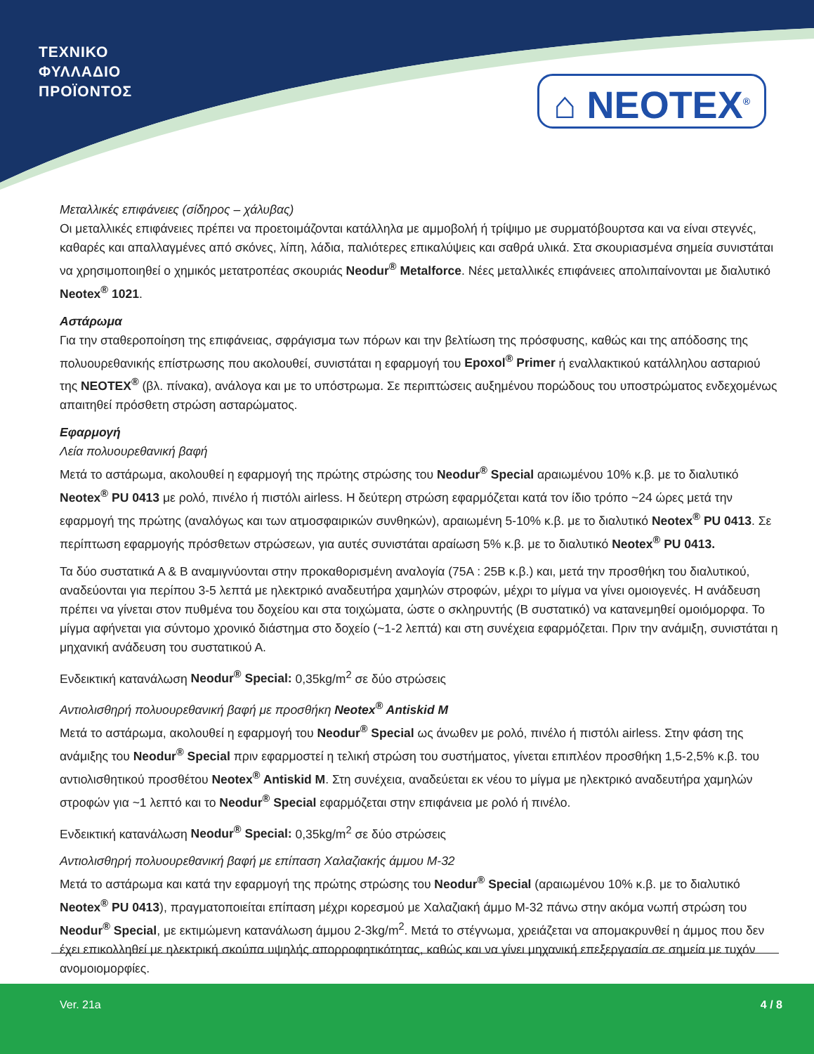ΤΕΧΝΙΚΟ
ΦΥΛΛΑΔΙΟ
ΠΡΟΪΟΝΤΟΣ
⌂ NEOTEX<sup>®</sup>
Μεταλλικές επιφάνειες (σίδηρος – χάλυβας)
Οι μεταλλικές επιφάνειες πρέπει να προετοιμάζονται κατάλληλα με αμμοβολή ή τρίψιμο με συρματόβουρτσα και να είναι στεγνές, καθαρές και απαλλαγμένες από σκόνες, λίπη, λάδια, παλιότερες επικαλύψεις και σαθρά υλικά. Στα σκουριασμένα σημεία συνιστάται να χρησιμοποιηθεί ο χημικός μετατροπέας σκουριάς Neodur<sup>®</sup> Metalforce. Νέες μεταλλικές επιφάνειες απολιπαίνονται με διαλυτικό Neotex<sup>®</sup> 1021.
Αστάρωμα
Για την σταθεροποίηση της επιφάνειας, σφράγισμα των πόρων και την βελτίωση της πρόσφυσης, καθώς και της απόδοσης της πολυουρεθανικής επίστρωσης που ακολουθεί, συνιστάται η εφαρμογή του Epoxol<sup>®</sup> Primer ή εναλλακτικού κατάλληλου ασταριού της NEOTEX<sup>®</sup> (βλ. πίνακα), ανάλογα και με το υπόστρωμα. Σε περιπτώσεις αυξημένου πορώδους του υποστρώματος ενδεχομένως απαιτηθεί πρόσθετη στρώση ασταρώματος.
Εφαρμογή
Λεία πολυουρεθανική βαφή
Μετά το αστάρωμα, ακολουθεί η εφαρμογή της πρώτης στρώσης του Neodur<sup>®</sup> Special αραιωμένου 10% κ.β. με το διαλυτικό Neotex<sup>®</sup> PU 0413 με ρολό, πινέλο ή πιστόλι airless. Η δεύτερη στρώση εφαρμόζεται κατά τον ίδιο τρόπο ~24 ώρες μετά την εφαρμογή της πρώτης (αναλόγως και των ατμοσφαιρικών συνθηκών), αραιωμένη 5-10% κ.β. με το διαλυτικό Neotex<sup>®</sup> PU 0413. Σε περίπτωση εφαρμογής πρόσθετων στρώσεων, για αυτές συνιστάται αραίωση 5% κ.β. με το διαλυτικό Neotex<sup>®</sup> PU 0413.
Τα δύο συστατικά Α & Β αναμιγνύονται στην προκαθορισμένη αναλογία (75Α : 25Β κ.β.) και, μετά την προσθήκη του διαλυτικού, αναδεύονται για περίπου 3-5 λεπτά με ηλεκτρικό αναδευτήρα χαμηλών στροφών, μέχρι το μίγμα να γίνει ομοιογενές. Η ανάδευση πρέπει να γίνεται στον πυθμένα του δοχείου και στα τοιχώματα, ώστε ο σκληρυντής (Β συστατικό) να κατανεμηθεί ομοιόμορφα. Το μίγμα αφήνεται για σύντομο χρονικό διάστημα στο δοχείο (~1-2 λεπτά) και στη συνέχεια εφαρμόζεται. Πριν την ανάμιξη, συνιστάται η μηχανική ανάδευση του συστατικού Α.
Ενδεικτική κατανάλωση Neodur<sup>®</sup> Special: 0,35kg/m<sup>2</sup> σε δύο στρώσεις
Αντιολισθηρή πολυουρεθανική βαφή με προσθήκη Neotex<sup>®</sup> Antiskid M
Μετά το αστάρωμα, ακολουθεί η εφαρμογή του Neodur<sup>®</sup> Special ως άνωθεν με ρολό, πινέλο ή πιστόλι airless. Στην φάση της ανάμιξης του Neodur<sup>®</sup> Special πριν εφαρμοστεί η τελική στρώση του συστήματος, γίνεται επιπλέον προσθήκη 1,5-2,5% κ.β. του αντιολισθητικού προσθέτου Neotex<sup>®</sup> Antiskid M. Στη συνέχεια, αναδεύεται εκ νέου το μίγμα με ηλεκτρικό αναδευτήρα χαμηλών στροφών για ~1 λεπτό και το Neodur<sup>®</sup> Special εφαρμόζεται στην επιφάνεια με ρολό ή πινέλο.
Ενδεικτική κατανάλωση Neodur<sup>®</sup> Special: 0,35kg/m<sup>2</sup> σε δύο στρώσεις
Αντιολισθηρή πολυουρεθανική βαφή με επίπαση Χαλαζιακής άμμου Μ-32
Μετά το αστάρωμα και κατά την εφαρμογή της πρώτης στρώσης του Neodur<sup>®</sup> Special (αραιωμένου 10% κ.β. με το διαλυτικό Neotex<sup>®</sup> PU 0413), πραγματοποιείται επίπαση μέχρι κορεσμού με Χαλαζιακή άμμο Μ-32 πάνω στην ακόμα νωπή στρώση του Neodur<sup>®</sup> Special, με εκτιμώμενη κατανάλωση άμμου 2-3kg/m<sup>2</sup>. Μετά το στέγνωμα, χρειάζεται να απομακρυνθεί η άμμος που δεν έχει επικολληθεί με ηλεκτρική σκούπα υψηλής απορροφητικότητας, καθώς και να γίνει μηχανική επεξεργασία σε σημεία με τυχόν ανομοιομορφίες.
Ver. 21a 4 / 8